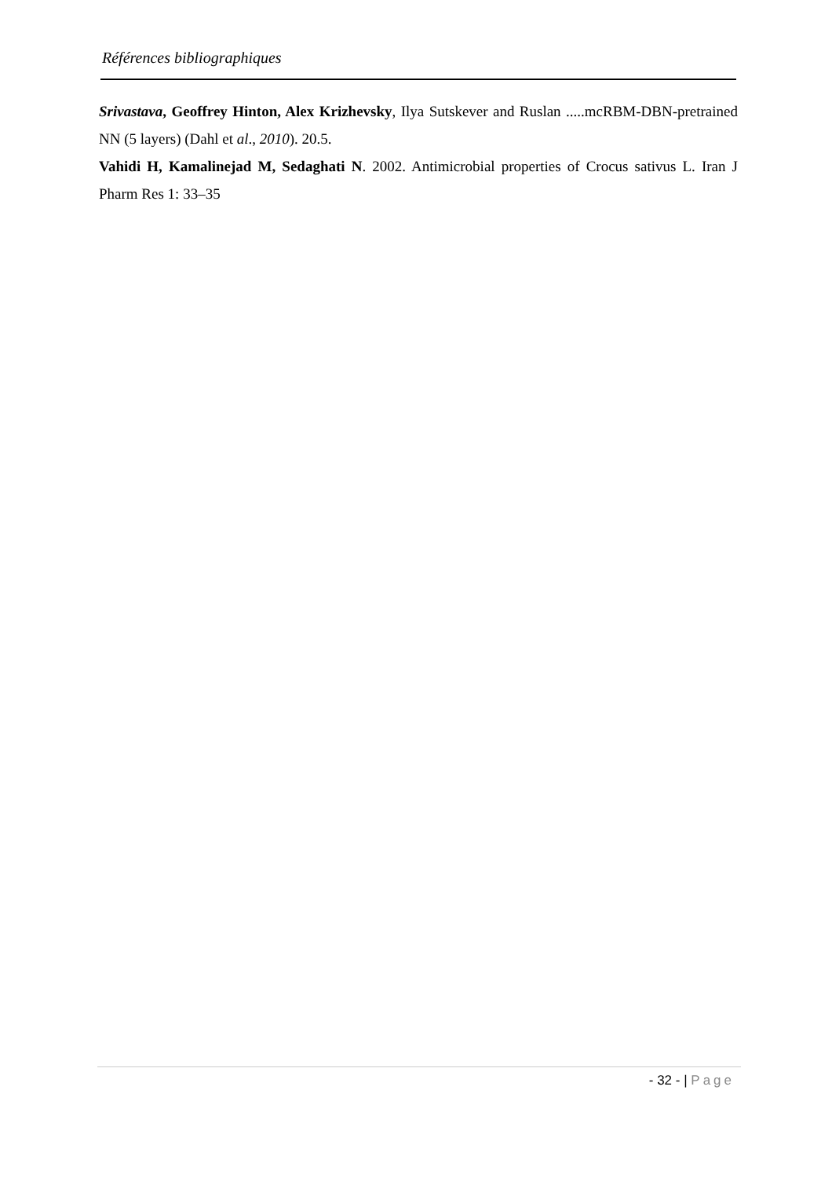Références bibliographiques
Srivastava, Geoffrey Hinton, Alex Krizhevsky, Ilya Sutskever and Ruslan .....mcRBM-DBN-pretrained NN (5 layers) (Dahl et al., 2010). 20.5.
Vahidi H, Kamalinejad M, Sedaghati N. 2002. Antimicrobial properties of Crocus sativus L. Iran J Pharm Res 1: 33–35
- 32 - | Page